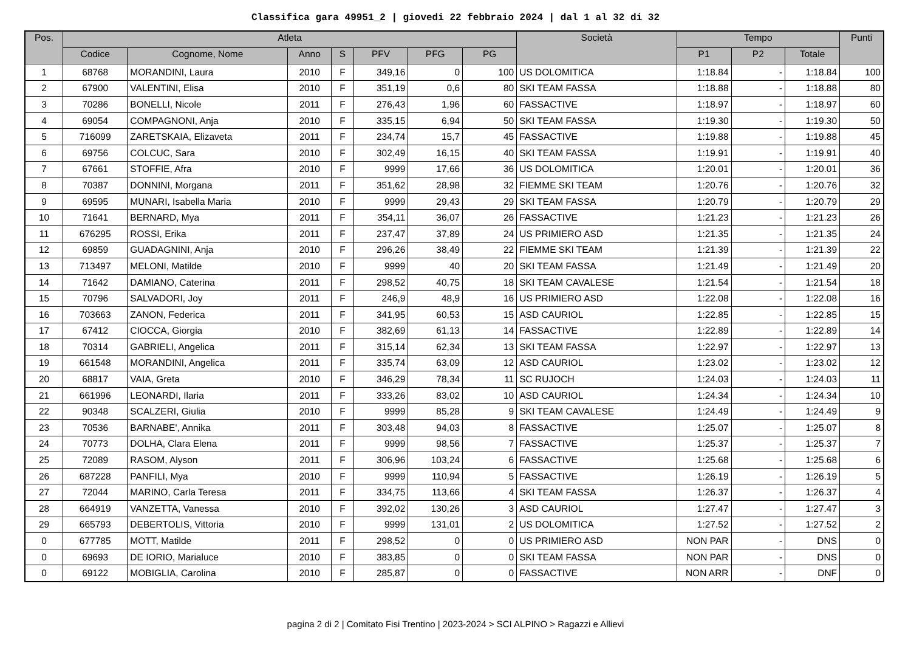Classifica gara 49951_2 | giovedi 22 febbraio 2024 | dal 1 al 32 di 32
| Pos. | Atleta | | | | | | | Società | Tempo | | | Punti |
| --- | --- | --- | --- | --- | --- | --- | --- | --- | --- | --- | --- | --- |
| | Codice | Cognome, Nome | Anno | S | PFV | PFG | PG | | P1 | P2 | Totale | |
| 1 | 68768 | MORANDINI, Laura | 2010 | F | 349,16 | 0 | 100 | US DOLOMITICA | 1:18.84 | - | 1:18.84 | 100 |
| 2 | 67900 | VALENTINI, Elisa | 2010 | F | 351,19 | 0,6 | 80 | SKI TEAM FASSA | 1:18.88 | - | 1:18.88 | 80 |
| 3 | 70286 | BONELLI, Nicole | 2011 | F | 276,43 | 1,96 | 60 | FASSACTIVE | 1:18.97 | - | 1:18.97 | 60 |
| 4 | 69054 | COMPAGNONI, Anja | 2010 | F | 335,15 | 6,94 | 50 | SKI TEAM FASSA | 1:19.30 | - | 1:19.30 | 50 |
| 5 | 716099 | ZARETSKAIA, Elizaveta | 2011 | F | 234,74 | 15,7 | 45 | FASSACTIVE | 1:19.88 | - | 1:19.88 | 45 |
| 6 | 69756 | COLCUC, Sara | 2010 | F | 302,49 | 16,15 | 40 | SKI TEAM FASSA | 1:19.91 | - | 1:19.91 | 40 |
| 7 | 67661 | STOFFIE, Afra | 2010 | F | 9999 | 17,66 | 36 | US DOLOMITICA | 1:20.01 | - | 1:20.01 | 36 |
| 8 | 70387 | DONNINI, Morgana | 2011 | F | 351,62 | 28,98 | 32 | FIEMME SKI TEAM | 1:20.76 | - | 1:20.76 | 32 |
| 9 | 69595 | MUNARI, Isabella Maria | 2010 | F | 9999 | 29,43 | 29 | SKI TEAM FASSA | 1:20.79 | - | 1:20.79 | 29 |
| 10 | 71641 | BERNARD, Mya | 2011 | F | 354,11 | 36,07 | 26 | FASSACTIVE | 1:21.23 | - | 1:21.23 | 26 |
| 11 | 676295 | ROSSI, Erika | 2011 | F | 237,47 | 37,89 | 24 | US PRIMIERO ASD | 1:21.35 | - | 1:21.35 | 24 |
| 12 | 69859 | GUADAGNINI, Anja | 2010 | F | 296,26 | 38,49 | 22 | FIEMME SKI TEAM | 1:21.39 | - | 1:21.39 | 22 |
| 13 | 713497 | MELONI, Matilde | 2010 | F | 9999 | 40 | 20 | SKI TEAM FASSA | 1:21.49 | - | 1:21.49 | 20 |
| 14 | 71642 | DAMIANO, Caterina | 2011 | F | 298,52 | 40,75 | 18 | SKI TEAM CAVALESE | 1:21.54 | - | 1:21.54 | 18 |
| 15 | 70796 | SALVADORI, Joy | 2011 | F | 246,9 | 48,9 | 16 | US PRIMIERO ASD | 1:22.08 | - | 1:22.08 | 16 |
| 16 | 703663 | ZANON, Federica | 2011 | F | 341,95 | 60,53 | 15 | ASD CAURIOL | 1:22.85 | - | 1:22.85 | 15 |
| 17 | 67412 | CIOCCA, Giorgia | 2010 | F | 382,69 | 61,13 | 14 | FASSACTIVE | 1:22.89 | - | 1:22.89 | 14 |
| 18 | 70314 | GABRIELI, Angelica | 2011 | F | 315,14 | 62,34 | 13 | SKI TEAM FASSA | 1:22.97 | - | 1:22.97 | 13 |
| 19 | 661548 | MORANDINI, Angelica | 2011 | F | 335,74 | 63,09 | 12 | ASD CAURIOL | 1:23.02 | - | 1:23.02 | 12 |
| 20 | 68817 | VAIA, Greta | 2010 | F | 346,29 | 78,34 | 11 | SC RUJOCH | 1:24.03 | - | 1:24.03 | 11 |
| 21 | 661996 | LEONARDI, Ilaria | 2011 | F | 333,26 | 83,02 | 10 | ASD CAURIOL | 1:24.34 | - | 1:24.34 | 10 |
| 22 | 90348 | SCALZERI, Giulia | 2010 | F | 9999 | 85,28 | 9 | SKI TEAM CAVALESE | 1:24.49 | - | 1:24.49 | 9 |
| 23 | 70536 | BARNABE', Annika | 2011 | F | 303,48 | 94,03 | 8 | FASSACTIVE | 1:25.07 | - | 1:25.07 | 8 |
| 24 | 70773 | DOLHA, Clara Elena | 2011 | F | 9999 | 98,56 | 7 | FASSACTIVE | 1:25.37 | - | 1:25.37 | 7 |
| 25 | 72089 | RASOM, Alyson | 2011 | F | 306,96 | 103,24 | 6 | FASSACTIVE | 1:25.68 | - | 1:25.68 | 6 |
| 26 | 687228 | PANFILI, Mya | 2010 | F | 9999 | 110,94 | 5 | FASSACTIVE | 1:26.19 | - | 1:26.19 | 5 |
| 27 | 72044 | MARINO, Carla Teresa | 2011 | F | 334,75 | 113,66 | 4 | SKI TEAM FASSA | 1:26.37 | - | 1:26.37 | 4 |
| 28 | 664919 | VANZETTA, Vanessa | 2010 | F | 392,02 | 130,26 | 3 | ASD CAURIOL | 1:27.47 | - | 1:27.47 | 3 |
| 29 | 665793 | DEBERTOLIS, Vittoria | 2010 | F | 9999 | 131,01 | 2 | US DOLOMITICA | 1:27.52 | - | 1:27.52 | 2 |
| 0 | 677785 | MOTT, Matilde | 2011 | F | 298,52 | 0 | 0 | US PRIMIERO ASD | NON PAR | - | DNS | 0 |
| 0 | 69693 | DE IORIO, Marialuce | 2010 | F | 383,85 | 0 | 0 | SKI TEAM FASSA | NON PAR | - | DNS | 0 |
| 0 | 69122 | MOBIGLIA, Carolina | 2010 | F | 285,87 | 0 | 0 | FASSACTIVE | NON ARR | - | DNF | 0 |
pagina 2 di 2 | Comitato Fisi Trentino | 2023-2024 > SCI ALPINO > Ragazzi e Allievi